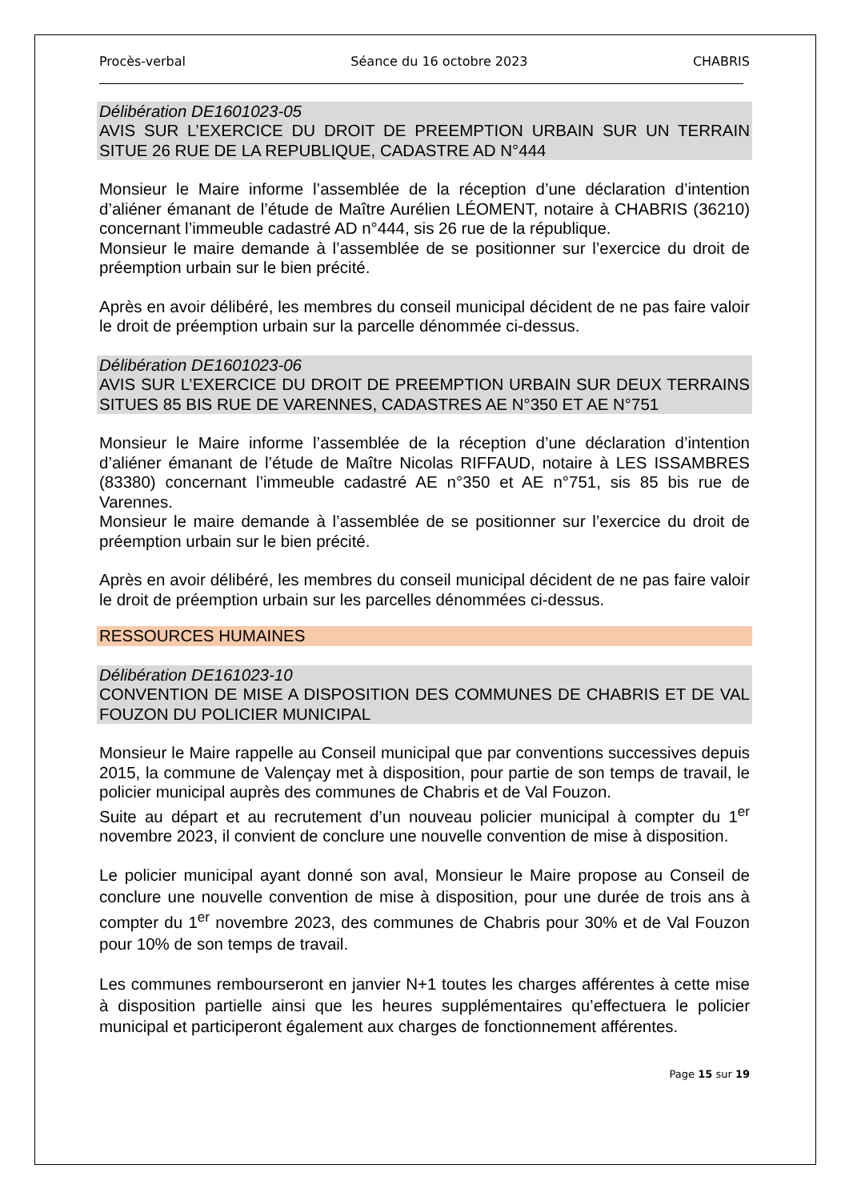Procès-verbal Séance du 16 octobre 2023 CHABRIS
Délibération DE1601023-05
AVIS SUR L’EXERCICE DU DROIT DE PREEMPTION URBAIN SUR UN TERRAIN SITUE 26 RUE DE LA REPUBLIQUE, CADASTRE AD N°444
Monsieur le Maire informe l’assemblée de la réception d’une déclaration d’intention d’aliéner émanant de l’étude de Maître Aurélien LÉOMENT, notaire à CHABRIS (36210) concernant l’immeuble cadastré AD n°444, sis 26 rue de la république.
Monsieur le maire demande à l’assemblée de se positionner sur l’exercice du droit de préemption urbain sur le bien précité.
Après en avoir délibéré, les membres du conseil municipal décident de ne pas faire valoir le droit de préemption urbain sur la parcelle dénommée ci-dessus.
Délibération DE1601023-06
AVIS SUR L’EXERCICE DU DROIT DE PREEMPTION URBAIN SUR DEUX TERRAINS SITUES 85 BIS RUE DE VARENNES, CADASTRES AE N°350 ET AE N°751
Monsieur le Maire informe l’assemblée de la réception d’une déclaration d’intention d’aliéner émanant de l’étude de Maître Nicolas RIFFAUD, notaire à LES ISSAMBRES (83380) concernant l’immeuble cadastré AE n°350 et AE n°751, sis 85 bis rue de Varennes.
Monsieur le maire demande à l’assemblée de se positionner sur l’exercice du droit de préemption urbain sur le bien précité.
Après en avoir délibéré, les membres du conseil municipal décident de ne pas faire valoir le droit de préemption urbain sur les parcelles dénommées ci-dessus.
RESSOURCES HUMAINES
Délibération DE161023-10
CONVENTION DE MISE A DISPOSITION DES COMMUNES DE CHABRIS ET DE VAL FOUZON DU POLICIER MUNICIPAL
Monsieur le Maire rappelle au Conseil municipal que par conventions successives depuis 2015, la commune de Valençay met à disposition, pour partie de son temps de travail, le policier municipal auprès des communes de Chabris et de Val Fouzon.
Suite au départ et au recrutement d’un nouveau policier municipal à compter du 1<sup>er</sup> novembre 2023, il convient de conclure une nouvelle convention de mise à disposition.
Le policier municipal ayant donné son aval, Monsieur le Maire propose au Conseil de conclure une nouvelle convention de mise à disposition, pour une durée de trois ans à compter du 1<sup>er</sup> novembre 2023, des communes de Chabris pour 30% et de Val Fouzon pour 10% de son temps de travail.
Les communes rembourseront en janvier N+1 toutes les charges afférentes à cette mise à disposition partielle ainsi que les heures supplémentaires qu’effectuera le policier municipal et participeront également aux charges de fonctionnement afférentes.
Page 15 sur 19